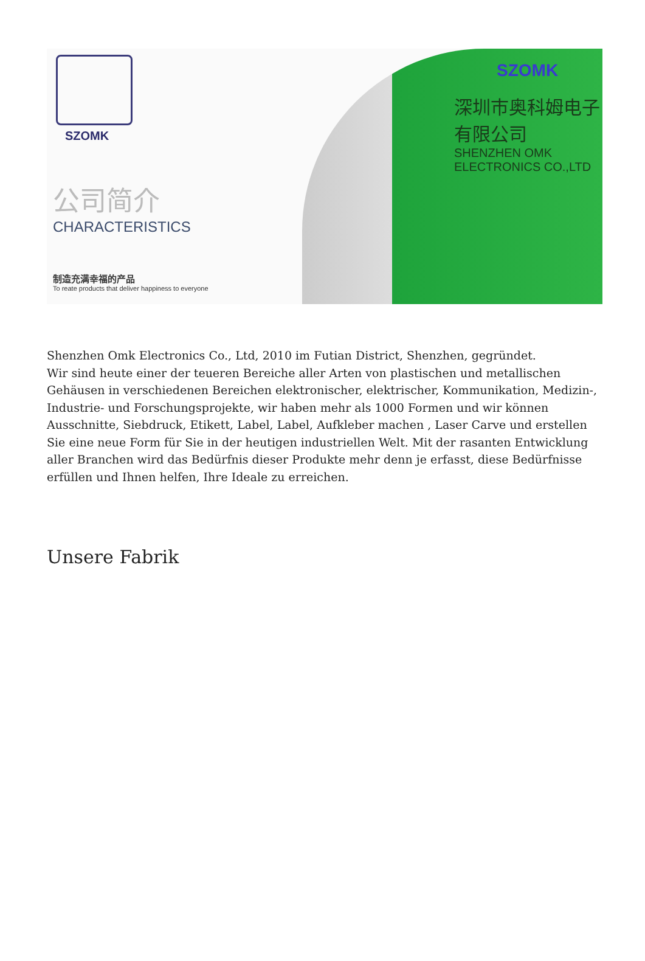SZOMK
公司简介
CHARACTERISTICS
制造充满幸福的产品
To reate products that deliver happiness to everyone
SZOMK
深圳市奥科姆电子有限公司
SHENZHEN OMK ELECTRONICS CO.,LTD
Shenzhen Omk Electronics Co., Ltd, 2010 im Futian District, Shenzhen, gegründet.
Wir sind heute einer der teueren Bereiche aller Arten von plastischen und metallischen Gehäusen in verschiedenen Bereichen elektronischer, elektrischer, Kommunikation, Medizin-, Industrie- und Forschungsprojekte, wir haben mehr als 1000 Formen und wir können Ausschnitte, Siebdruck, Etikett, Label, Label, Aufkleber machen , Laser Carve und erstellen Sie eine neue Form für Sie in der heutigen industriellen Welt. Mit der rasanten Entwicklung aller Branchen wird das Bedürfnis dieser Produkte mehr denn je erfasst, diese Bedürfnisse erfüllen und Ihnen helfen, Ihre Ideale zu erreichen.
Unsere Fabrik